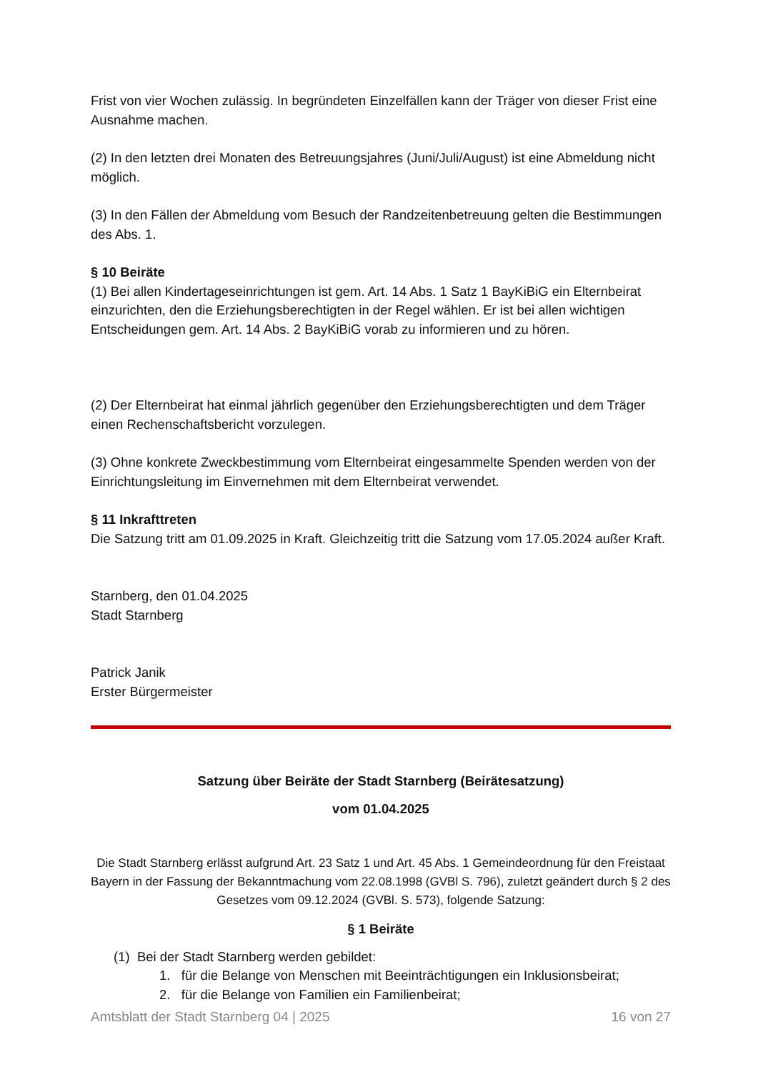Frist von vier Wochen zulässig. In begründeten Einzelfällen kann der Träger von dieser Frist eine Ausnahme machen.
(2) In den letzten drei Monaten des Betreuungsjahres (Juni/Juli/August) ist eine Abmeldung nicht möglich.
(3) In den Fällen der Abmeldung vom Besuch der Randzeitenbetreuung gelten die Bestimmungen des Abs. 1.
§ 10 Beiräte
(1) Bei allen Kindertageseinrichtungen ist gem. Art. 14 Abs. 1 Satz 1 BayKiBiG ein Elternbeirat einzurichten, den die Erziehungsberechtigten in der Regel wählen. Er ist bei allen wichtigen Entscheidungen gem. Art. 14 Abs. 2 BayKiBiG vorab zu informieren und zu hören.
(2) Der Elternbeirat hat einmal jährlich gegenüber den Erziehungsberechtigten und dem Träger einen Rechenschaftsbericht vorzulegen.
(3) Ohne konkrete Zweckbestimmung vom Elternbeirat eingesammelte Spenden werden von der Einrichtungsleitung im Einvernehmen mit dem Elternbeirat verwendet.
§ 11 Inkrafttreten
Die Satzung tritt am 01.09.2025 in Kraft. Gleichzeitig tritt die Satzung vom 17.05.2024 außer Kraft.
Starnberg, den 01.04.2025
Stadt Starnberg
Patrick Janik
Erster Bürgermeister
Satzung über Beiräte der Stadt Starnberg (Beirätesatzung)
vom 01.04.2025
Die Stadt Starnberg erlässt aufgrund Art. 23 Satz 1 und Art. 45 Abs. 1 Gemeindeordnung für den Freistaat Bayern in der Fassung der Bekanntmachung vom 22.08.1998 (GVBl S. 796), zuletzt geändert durch § 2 des Gesetzes vom 09.12.2024 (GVBl. S. 573), folgende Satzung:
§ 1 Beiräte
(1) Bei der Stadt Starnberg werden gebildet:
1. für die Belange von Menschen mit Beeinträchtigungen ein Inklusionsbeirat;
2. für die Belange von Familien ein Familienbeirat;
Amtsblatt der Stadt Starnberg 04 | 2025 16 von 27